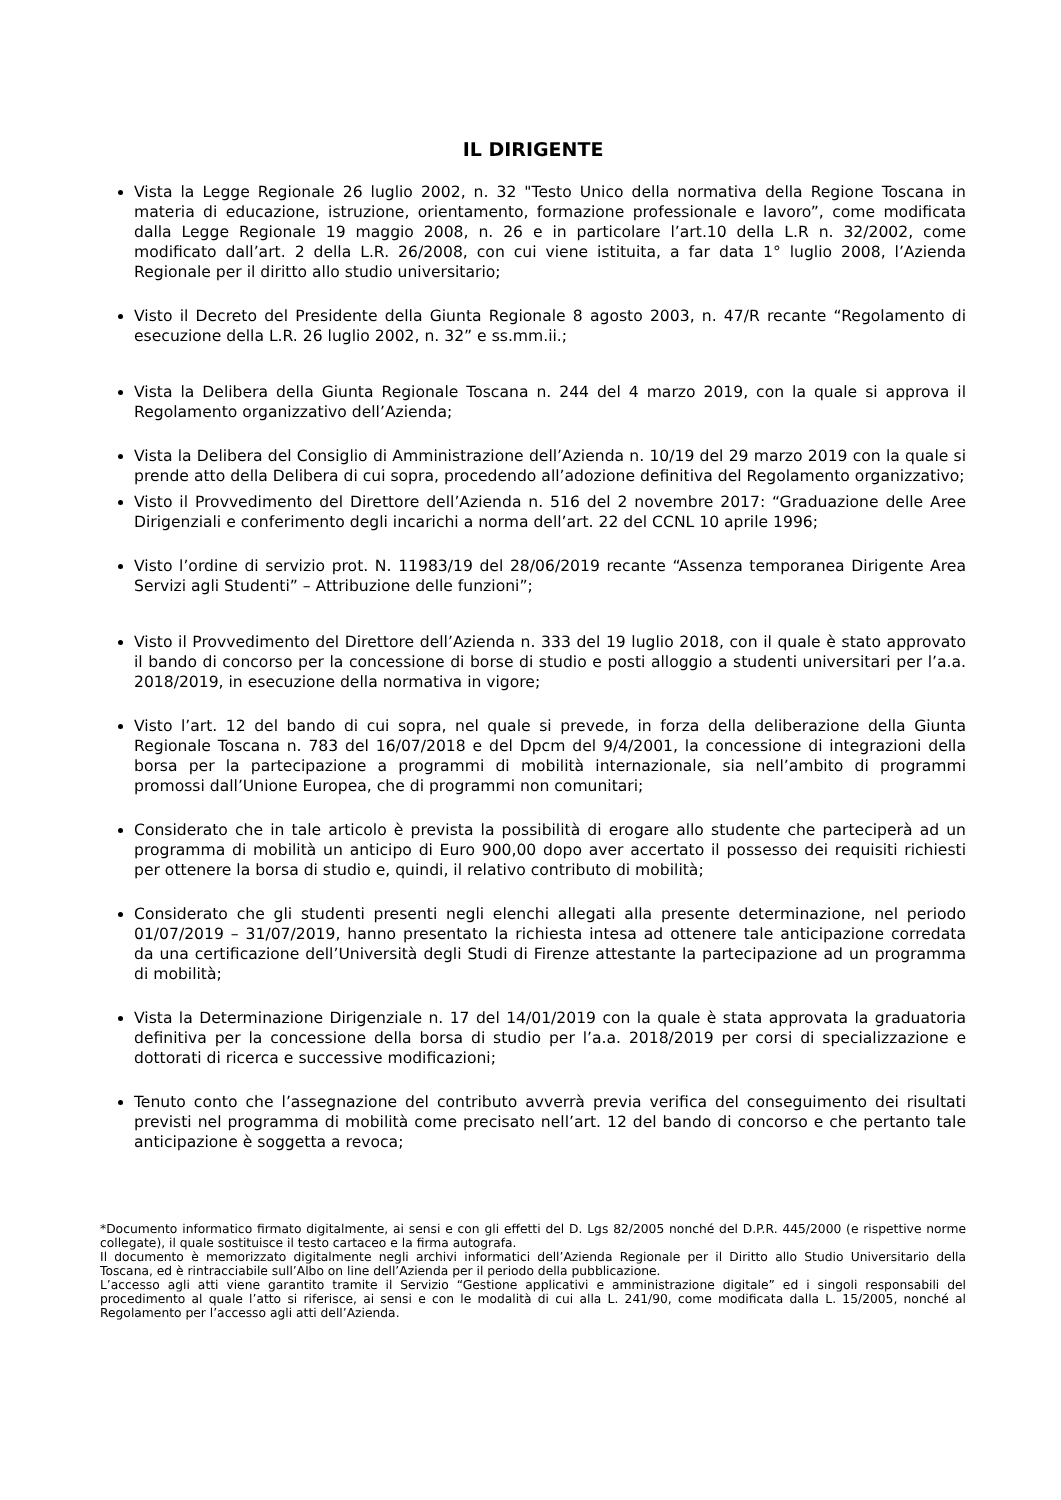IL DIRIGENTE
Vista la Legge Regionale 26 luglio 2002, n. 32 "Testo Unico della normativa della Regione Toscana in materia di educazione, istruzione, orientamento, formazione professionale e lavoro”, come modificata dalla Legge Regionale 19 maggio 2008, n. 26 e in particolare l’art.10 della L.R n. 32/2002, come modificato dall’art. 2 della L.R. 26/2008, con cui viene istituita, a far data 1° luglio 2008, l’Azienda Regionale per il diritto allo studio universitario;
Visto il Decreto del Presidente della Giunta Regionale 8 agosto 2003, n. 47/R recante “Regolamento di esecuzione della L.R. 26 luglio 2002, n. 32” e ss.mm.ii.;
Vista la Delibera della Giunta Regionale Toscana n. 244 del 4 marzo 2019, con la quale si approva il Regolamento organizzativo dell’Azienda;
Vista la Delibera del Consiglio di Amministrazione dell’Azienda n. 10/19 del 29 marzo 2019 con la quale si prende atto della Delibera di cui sopra, procedendo all’adozione definitiva del Regolamento organizzativo;
Visto il Provvedimento del Direttore dell’Azienda n. 516 del 2 novembre 2017: “Graduazione delle Aree Dirigenziali e conferimento degli incarichi a norma dell’art. 22 del CCNL 10 aprile 1996;
Visto l’ordine di servizio prot. N. 11983/19 del 28/06/2019 recante “Assenza temporanea Dirigente Area Servizi agli Studenti” – Attribuzione delle funzioni”;
Visto il Provvedimento del Direttore dell’Azienda n. 333 del 19 luglio 2018, con il quale è stato approvato il bando di concorso per la concessione di borse di studio e posti alloggio a studenti universitari per l’a.a. 2018/2019, in esecuzione della normativa in vigore;
Visto l’art. 12 del bando di cui sopra, nel quale si prevede, in forza della deliberazione della Giunta Regionale Toscana n. 783 del 16/07/2018 e del Dpcm del 9/4/2001, la concessione di integrazioni della borsa per la partecipazione a programmi di mobilità internazionale, sia nell’ambito di programmi promossi dall’Unione Europea, che di programmi non comunitari;
Considerato che in tale articolo è prevista la possibilità di erogare allo studente che parteciperà ad un programma di mobilità un anticipo di Euro 900,00 dopo aver accertato il possesso dei requisiti richiesti per ottenere la borsa di studio e, quindi, il relativo contributo di mobilità;
Considerato che gli studenti presenti negli elenchi allegati alla presente determinazione, nel periodo 01/07/2019 – 31/07/2019, hanno presentato la richiesta intesa ad ottenere tale anticipazione corredata da una certificazione dell’Università degli Studi di Firenze attestante la partecipazione ad un programma di mobilità;
Vista la Determinazione Dirigenziale n. 17 del 14/01/2019 con la quale è stata approvata la graduatoria definitiva per la concessione della borsa di studio per l’a.a. 2018/2019 per corsi di specializzazione e dottorati di ricerca e successive modificazioni;
Tenuto conto che l’assegnazione del contributo avverrà previa verifica del conseguimento dei risultati previsti nel programma di mobilità come precisato nell’art. 12 del bando di concorso e che pertanto tale anticipazione è soggetta a revoca;
*Documento informatico firmato digitalmente, ai sensi e con gli effetti del D. Lgs 82/2005 nonché del D.P.R. 445/2000 (e rispettive norme collegate), il quale sostituisce il testo cartaceo e la firma autografa.
Il documento è memorizzato digitalmente negli archivi informatici dell’Azienda Regionale per il Diritto allo Studio Universitario della Toscana, ed è rintracciabile sull’Albo on line dell’Azienda per il periodo della pubblicazione.
L’accesso agli atti viene garantito tramite il Servizio “Gestione applicativi e amministrazione digitale” ed i singoli responsabili del procedimento al quale l’atto si riferisce, ai sensi e con le modalità di cui alla L. 241/90, come modificata dalla L. 15/2005, nonché al Regolamento per l’accesso agli atti dell’Azienda.